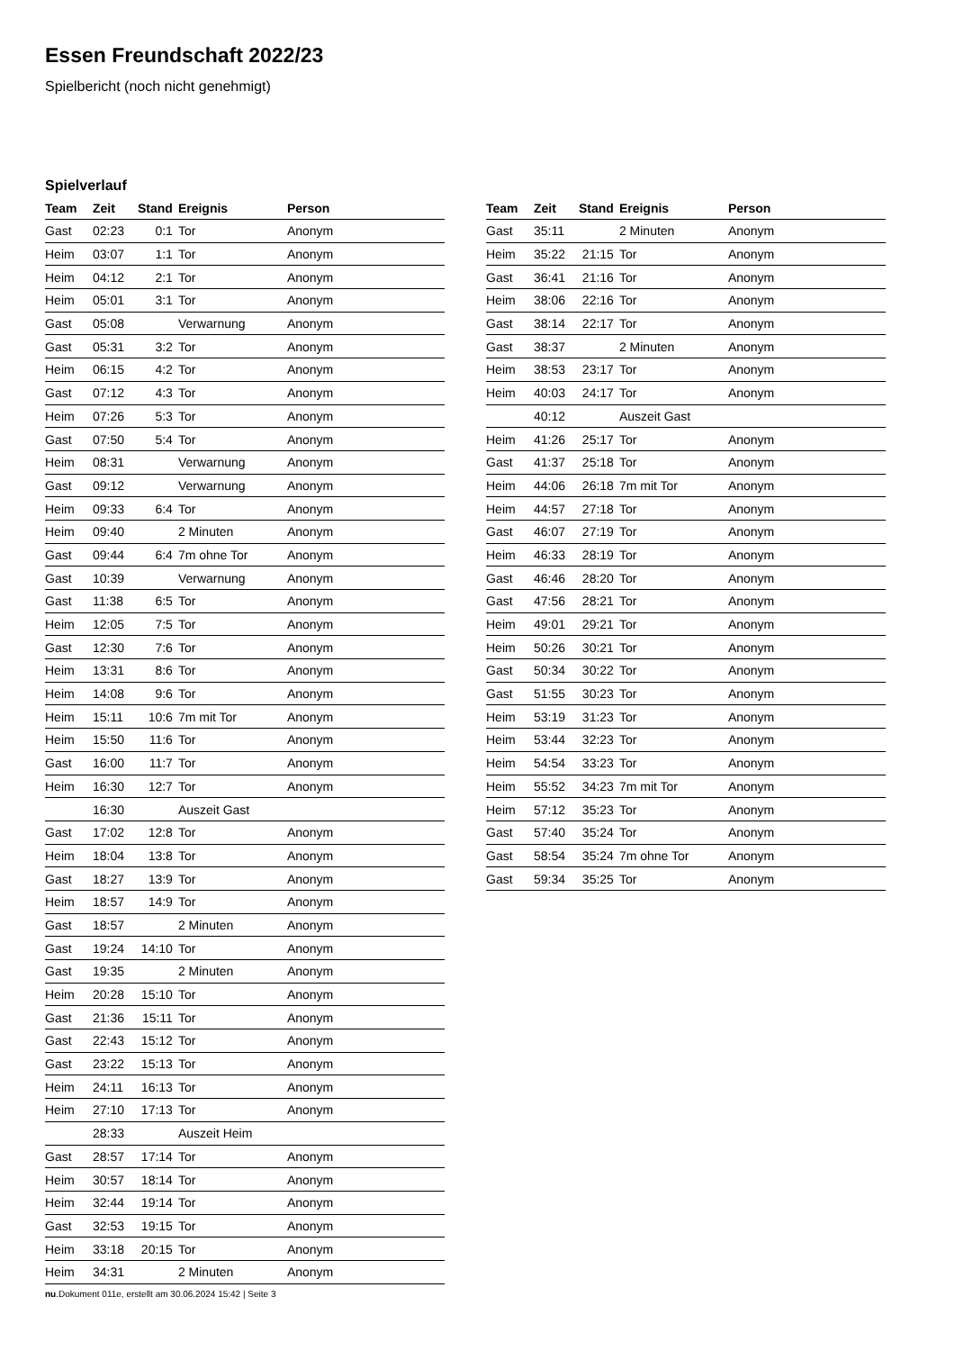Essen Freundschaft 2022/23
Spielbericht (noch nicht genehmigt)
Spielverlauf
| Team | Zeit | Stand | Ereignis | Person |
| --- | --- | --- | --- | --- |
| Gast | 02:23 | 0:1 | Tor | Anonym |
| Heim | 03:07 | 1:1 | Tor | Anonym |
| Heim | 04:12 | 2:1 | Tor | Anonym |
| Heim | 05:01 | 3:1 | Tor | Anonym |
| Gast | 05:08 | | Verwarnung | Anonym |
| Gast | 05:31 | 3:2 | Tor | Anonym |
| Heim | 06:15 | 4:2 | Tor | Anonym |
| Gast | 07:12 | 4:3 | Tor | Anonym |
| Heim | 07:26 | 5:3 | Tor | Anonym |
| Gast | 07:50 | 5:4 | Tor | Anonym |
| Heim | 08:31 | | Verwarnung | Anonym |
| Gast | 09:12 | | Verwarnung | Anonym |
| Heim | 09:33 | 6:4 | Tor | Anonym |
| Heim | 09:40 | | 2 Minuten | Anonym |
| Gast | 09:44 | 6:4 | 7m ohne Tor | Anonym |
| Gast | 10:39 | | Verwarnung | Anonym |
| Gast | 11:38 | 6:5 | Tor | Anonym |
| Heim | 12:05 | 7:5 | Tor | Anonym |
| Gast | 12:30 | 7:6 | Tor | Anonym |
| Heim | 13:31 | 8:6 | Tor | Anonym |
| Heim | 14:08 | 9:6 | Tor | Anonym |
| Heim | 15:11 | 10:6 | 7m mit Tor | Anonym |
| Heim | 15:50 | 11:6 | Tor | Anonym |
| Gast | 16:00 | 11:7 | Tor | Anonym |
| Heim | 16:30 | 12:7 | Tor | Anonym |
| | 16:30 | | Auszeit Gast | |
| Gast | 17:02 | 12:8 | Tor | Anonym |
| Heim | 18:04 | 13:8 | Tor | Anonym |
| Gast | 18:27 | 13:9 | Tor | Anonym |
| Heim | 18:57 | 14:9 | Tor | Anonym |
| Gast | 18:57 | | 2 Minuten | Anonym |
| Gast | 19:24 | 14:10 | Tor | Anonym |
| Gast | 19:35 | | 2 Minuten | Anonym |
| Heim | 20:28 | 15:10 | Tor | Anonym |
| Gast | 21:36 | 15:11 | Tor | Anonym |
| Gast | 22:43 | 15:12 | Tor | Anonym |
| Gast | 23:22 | 15:13 | Tor | Anonym |
| Heim | 24:11 | 16:13 | Tor | Anonym |
| Heim | 27:10 | 17:13 | Tor | Anonym |
| | 28:33 | | Auszeit Heim | |
| Gast | 28:57 | 17:14 | Tor | Anonym |
| Heim | 30:57 | 18:14 | Tor | Anonym |
| Heim | 32:44 | 19:14 | Tor | Anonym |
| Gast | 32:53 | 19:15 | Tor | Anonym |
| Heim | 33:18 | 20:15 | Tor | Anonym |
| Heim | 34:31 | | 2 Minuten | Anonym |
| Team | Zeit | Stand | Ereignis | Person |
| --- | --- | --- | --- | --- |
| Gast | 35:11 | | 2 Minuten | Anonym |
| Heim | 35:22 | 21:15 | Tor | Anonym |
| Gast | 36:41 | 21:16 | Tor | Anonym |
| Heim | 38:06 | 22:16 | Tor | Anonym |
| Gast | 38:14 | 22:17 | Tor | Anonym |
| Gast | 38:37 | | 2 Minuten | Anonym |
| Heim | 38:53 | 23:17 | Tor | Anonym |
| Heim | 40:03 | 24:17 | Tor | Anonym |
| | 40:12 | | Auszeit Gast | |
| Heim | 41:26 | 25:17 | Tor | Anonym |
| Gast | 41:37 | 25:18 | Tor | Anonym |
| Heim | 44:06 | 26:18 | 7m mit Tor | Anonym |
| Heim | 44:57 | 27:18 | Tor | Anonym |
| Gast | 46:07 | 27:19 | Tor | Anonym |
| Heim | 46:33 | 28:19 | Tor | Anonym |
| Gast | 46:46 | 28:20 | Tor | Anonym |
| Gast | 47:56 | 28:21 | Tor | Anonym |
| Heim | 49:01 | 29:21 | Tor | Anonym |
| Heim | 50:26 | 30:21 | Tor | Anonym |
| Gast | 50:34 | 30:22 | Tor | Anonym |
| Gast | 51:55 | 30:23 | Tor | Anonym |
| Heim | 53:19 | 31:23 | Tor | Anonym |
| Heim | 53:44 | 32:23 | Tor | Anonym |
| Heim | 54:54 | 33:23 | Tor | Anonym |
| Heim | 55:52 | 34:23 | 7m mit Tor | Anonym |
| Heim | 57:12 | 35:23 | Tor | Anonym |
| Gast | 57:40 | 35:24 | Tor | Anonym |
| Gast | 58:54 | 35:24 | 7m ohne Tor | Anonym |
| Gast | 59:34 | 35:25 | Tor | Anonym |
nu.Dokument 011e, erstellt am 30.06.2024 15:42 | Seite 3